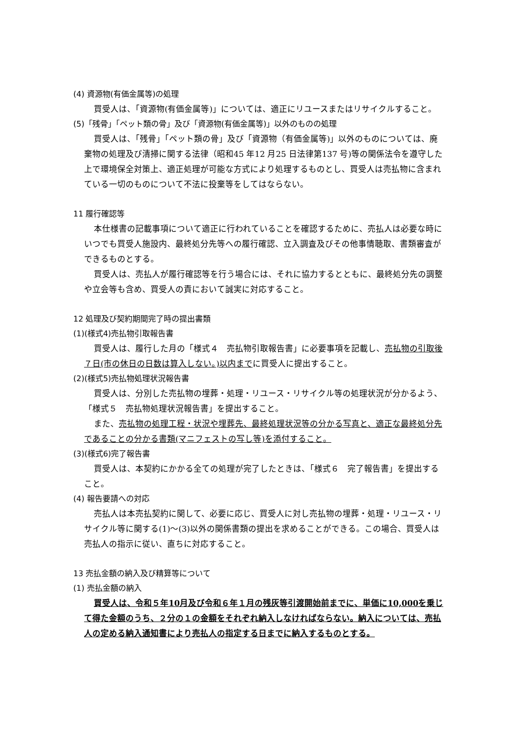(4) 資源物(有価金属等)の処理
買受人は、「資源物(有価金属等)」については、適正にリユースまたはリサイクルすること。
(5)「残骨」「ペット類の骨」及び「資源物(有価金属等)」以外のものの処理
買受人は、「残骨」「ペット類の骨」及び「資源物（有価金属等)」以外のものについては、廃棄物の処理及び清掃に関する法律（昭和45 年12 月25 日法律第137 号)等の関係法令を遵守した上で環境保全対策上、適正処理が可能な方式により処理するものとし、買受人は売払物に含まれている一切のものについて不法に投棄等をしてはならない。
11 履行確認等
本仕様書の記載事項について適正に行われていることを確認するために、売払人は必要な時にいつでも買受人施設内、最終処分先等への履行確認、立入調査及びその他事情聴取、書類審査ができるものとする。
買受人は、売払人が履行確認等を行う場合には、それに協力するとともに、最終処分先の調整や立会等も含め、買受人の責において誠実に対応すること。
12 処理及び契約期間完了時の提出書類
(1)(様式4)売払物引取報告書
買受人は、履行した月の「様式４　売払物引取報告書」に必要事項を記載し、売払物の引取後７日(市の休日の日数は算入しない。)以内までに買受人に提出すること。
(2)(様式5)売払物処理状況報告書
買受人は、分別した売払物の埋葬・処理・リユース・リサイクル等の処理状況が分かるよう、「様式５　売払物処理状況報告書」を提出すること。
また、売払物の処理工程・状況や埋葬先、最終処理状況等の分かる写真と、適正な最終処分先であることの分かる書類(マニフェストの写し等)を添付すること。
(3)(様式6)完了報告書
買受人は、本契約にかかる全ての処理が完了したときは、「様式６　完了報告書」を提出すること。
(4) 報告要請への対応
売払人は本売払契約に関して、必要に応じ、買受人に対し売払物の埋葬・処理・リユース・リサイクル等に関する(1)～(3)以外の関係書類の提出を求めることができる。この場合、買受人は売払人の指示に従い、直ちに対応すること。
13 売払金額の納入及び精算等について
(1) 売払金額の納入
買受人は、令和５年10月及び令和６年１月の残灰等引渡開始前までに、単価に10,000を乗じて得た金額のうち、２分の１の金額をそれぞれ納入しなければならない。納入については、売払人の定める納入通知書により売払人の指定する日までに納入するものとする。